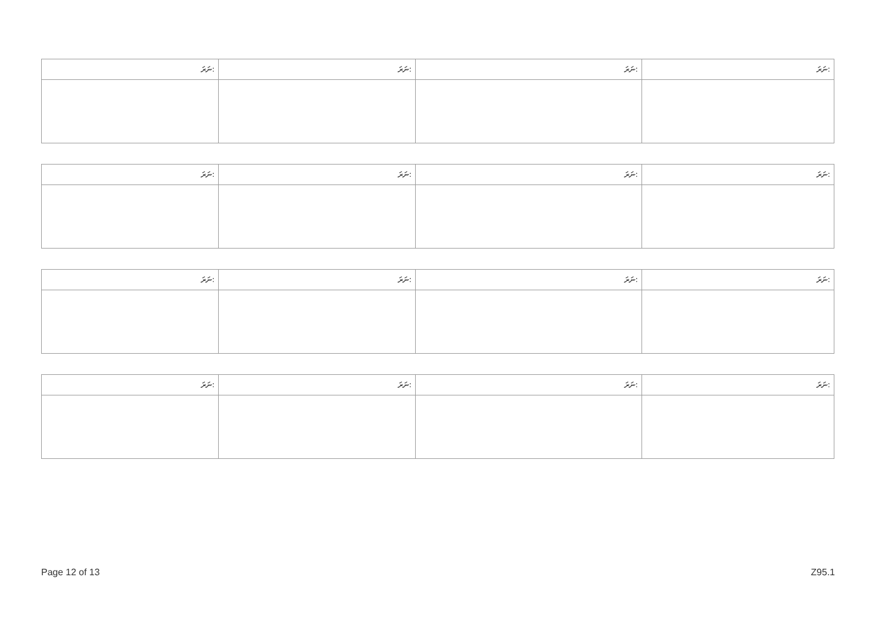| ނަރަ: | ނަރަ: | ނަރަ: | ނަރަ: |
| ނަރަ: | ނަރަ: | ނަރަ: | ނަރަ: |
| ނަރަ: | ނަރަ: | ނަރަ: | ނަރަ: |
| ނަރަ: | ނަރަ: | ނަރަ: | ނަރަ: |
Page 12 of 13 Z95.1